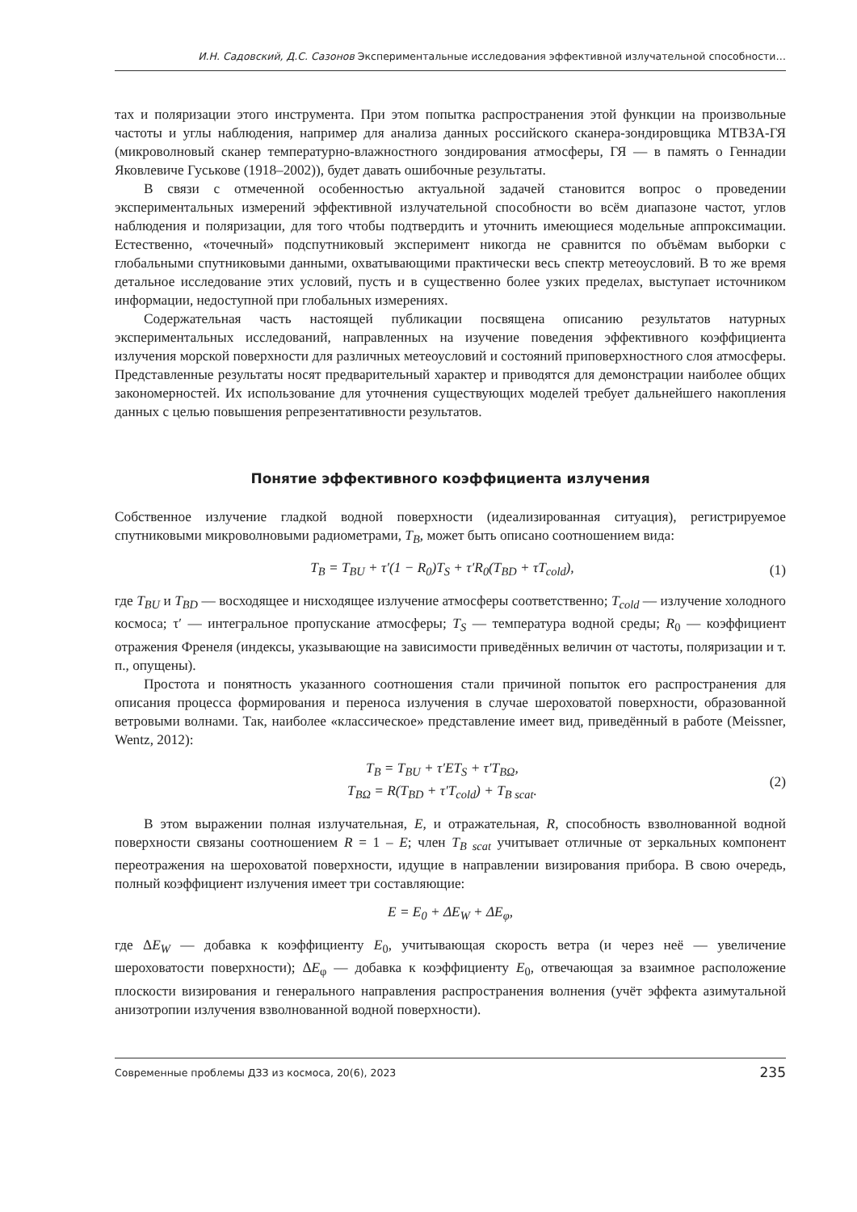И.Н. Садовский, Д.С. Сазонов Экспериментальные исследования эффективной излучательной способности…
тах и поляризации этого инструмента. При этом попытка распространения этой функции на произвольные частоты и углы наблюдения, например для анализа данных российского сканера-зондировщика МТВЗА-ГЯ (микроволновый сканер температурно-влажностного зондирования атмосферы, ГЯ — в память о Геннадии Яковлевиче Гуськове (1918–2002)), будет давать ошибочные результаты.
В связи с отмеченной особенностью актуальной задачей становится вопрос о проведении экспериментальных измерений эффективной излучательной способности во всём диапазоне частот, углов наблюдения и поляризации, для того чтобы подтвердить и уточнить имеющиеся модельные аппроксимации. Естественно, «точечный» подспутниковый эксперимент никогда не сравнится по объёмам выборки с глобальными спутниковыми данными, охватывающими практически весь спектр метеоусловий. В то же время детальное исследование этих условий, пусть и в существенно более узких пределах, выступает источником информации, недоступной при глобальных измерениях.
Содержательная часть настоящей публикации посвящена описанию результатов натурных экспериментальных исследований, направленных на изучение поведения эффективного коэффициента излучения морской поверхности для различных метеоусловий и состояний приповерхностного слоя атмосферы. Представленные результаты носят предварительный характер и приводятся для демонстрации наиболее общих закономерностей. Их использование для уточнения существующих моделей требует дальнейшего накопления данных с целью повышения репрезентативности результатов.
Понятие эффективного коэффициента излучения
Собственное излучение гладкой водной поверхности (идеализированная ситуация), регистрируемое спутниковыми микроволновыми радиометрами, T<sub>B</sub>, может быть описано соотношением вида:
T<sub>B</sub> = T<sub>BU</sub> + τ′(1 − R<sub>0</sub>)T<sub>S</sub> + τ′R<sub>0</sub>(T<sub>BD</sub> + τT<sub>cold</sub>), (1)
где T<sub>BU</sub> и T<sub>BD</sub> — восходящее и нисходящее излучение атмосферы соответственно; T<sub>cold</sub> — излучение холодного космоса; τ′ — интегральное пропускание атмосферы; T<sub>S</sub> — температура водной среды; R<sub>0</sub> — коэффициент отражения Френеля (индексы, указывающие на зависимости приведённых величин от частоты, поляризации и т. п., опущены).
Простота и понятность указанного соотношения стали причиной попыток его распространения для описания процесса формирования и переноса излучения в случае шероховатой поверхности, образованной ветровыми волнами. Так, наиболее «классическое» представление имеет вид, приведённый в работе (Meissner, Wentz, 2012):
T<sub>B</sub> = T<sub>BU</sub> + τ′ET<sub>S</sub> + τ′T<sub>BΩ</sub>,
T<sub>BΩ</sub> = R(T<sub>BD</sub> + τ′T<sub>cold</sub>) + T<sub>B scat</sub>. (2)
В этом выражении полная излучательная, E, и отражательная, R, способность взволнованной водной поверхности связаны соотношением R = 1 – E; член T<sub>B scat</sub> учитывает отличные от зеркальных компонент переотражения на шероховатой поверхности, идущие в направлении визирования прибора. В свою очередь, полный коэффициент излучения имеет три составляющие:
E = E<sub>0</sub> + ΔE<sub>W</sub> + ΔE<sub>φ</sub>,
где ΔE<sub>W</sub> — добавка к коэффициенту E<sub>0</sub>, учитывающая скорость ветра (и через неё — увеличение шероховатости поверхности); ΔE<sub>φ</sub> — добавка к коэффициенту E<sub>0</sub>, отвечающая за взаимное расположение плоскости визирования и генерального направления распространения волнения (учёт эффекта азимутальной анизотропии излучения взволнованной водной поверхности).
Современные проблемы ДЗЗ из космоса, 20(6), 2023 235